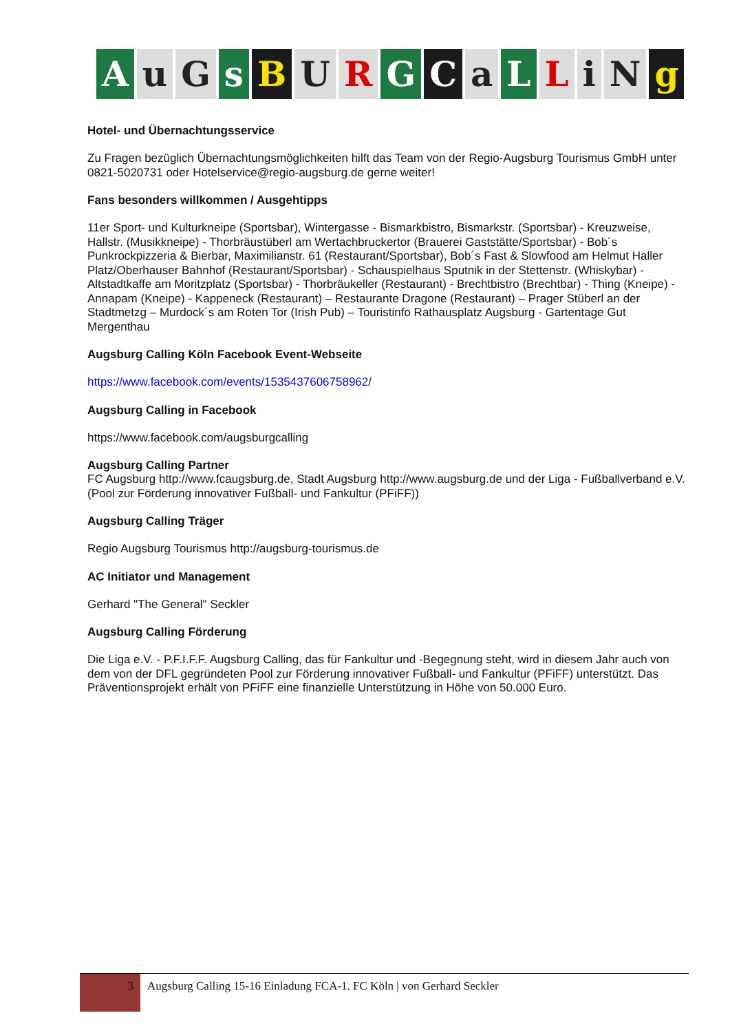Au G s B U R G C a L L i N g
Hotel- und Übernachtungsservice
Zu Fragen bezüglich Übernachtungsmöglichkeiten hilft das Team von der Regio-Augsburg Tourismus GmbH unter 0821-5020731 oder Hotelservice@regio-augsburg.de gerne weiter!
Fans besonders willkommen / Ausgehtipps
11er Sport- und Kulturkneipe (Sportsbar), Wintergasse - Bismarkbistro, Bismarkstr. (Sportsbar) - Kreuzweise, Hallstr. (Musikkneipe) - Thorbräustüberl am Wertachbruckertor (Brauerei Gaststätte/Sportsbar) - Bob´s Punkrockpizzeria & Bierbar, Maximilianstr. 61 (Restaurant/Sportsbar), Bob´s Fast & Slowfood am Helmut Haller Platz/Oberhauser Bahnhof (Restaurant/Sportsbar) - Schauspielhaus Sputnik in der Stettenstr. (Whiskybar) - Altstadtkaffe am Moritzplatz (Sportsbar) - Thorbräukeller (Restaurant) - Brechtbistro (Brechtbar) - Thing (Kneipe) - Annapam (Kneipe) - Kappeneck (Restaurant) – Restaurante Dragone (Restaurant) – Prager Stüberl an der Stadtmetzg – Murdock´s am Roten Tor (Irish Pub) – Touristinfo Rathausplatz Augsburg - Gartentage Gut Mergenthau
Augsburg Calling Köln Facebook Event-Webseite
https://www.facebook.com/events/1535437606758962/
Augsburg Calling in Facebook
https://www.facebook.com/augsburgcalling
Augsburg Calling Partner
FC Augsburg http://www.fcaugsburg.de, Stadt Augsburg http://www.augsburg.de und der Liga - Fußballverband e.V. (Pool zur Förderung innovativer Fußball- und Fankultur (PFiFF))
Augsburg Calling Träger
Regio Augsburg Tourismus http://augsburg-tourismus.de
AC Initiator und Management
Gerhard "The General" Seckler
Augsburg Calling Förderung
Die Liga e.V. - P.F.I.F.F. Augsburg Calling, das für Fankultur und -Begegnung steht, wird in diesem Jahr auch von dem von der DFL gegründeten Pool zur Förderung innovativer Fußball- und Fankultur (PFiFF) unterstützt. Das Präventionsprojekt erhält von PFiFF eine finanzielle Unterstützung in Höhe von 50.000 Euro.
3
Augsburg Calling 15-16 Einladung FCA-1. FC Köln | von Gerhard Seckler